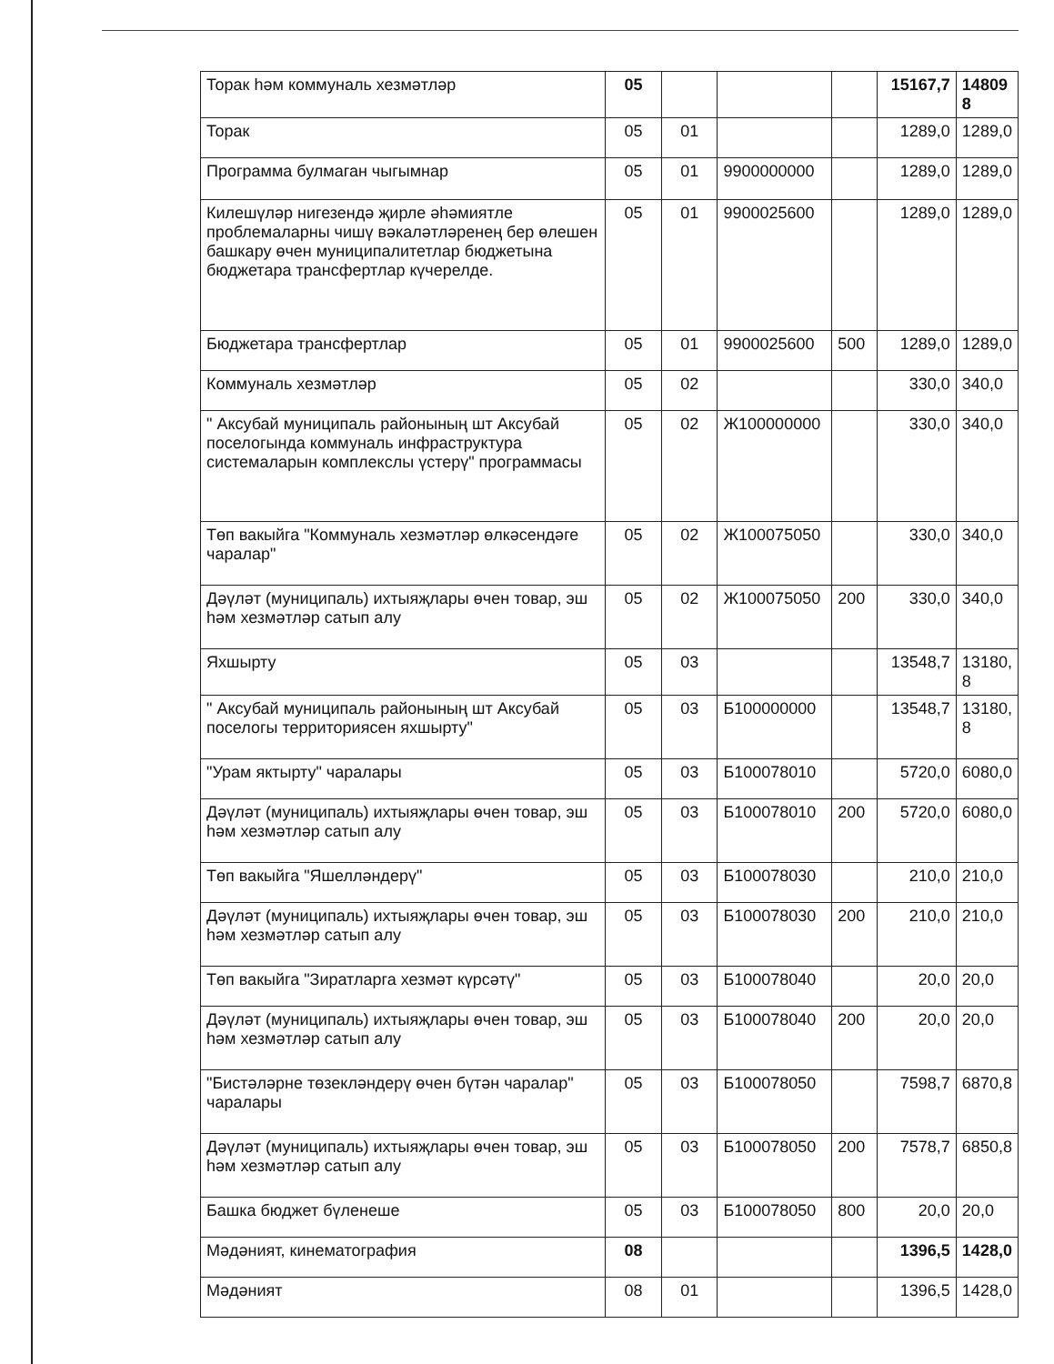| Торак һәм коммуналь хезмәтләр | 05 | | | | 15167,7 | 14809 8 |
| Торак | 05 | 01 | | | 1289,0 | 1289,0 |
| Программа булмаган чыгымнар | 05 | 01 | 9900000000 | | 1289,0 | 1289,0 |
| Килешүләр нигезендә җирле әһәмиятле проблемаларны чишү вәкаләтләренең бер өлешен башкару өчен муниципалитетлар бюджетына бюджетара трансфертлар күчерелде. | 05 | 01 | 9900025600 | | 1289,0 | 1289,0 |
| Бюджетара трансфертлар | 05 | 01 | 9900025600 | 500 | 1289,0 | 1289,0 |
| Коммуналь хезмәтләр | 05 | 02 | | | 330,0 | 340,0 |
| " Аксубай муниципаль районының шт Аксубай поселогында коммуналь инфраструктура системаларын комплекслы үстерү" программасы | 05 | 02 | Ж100000000 | | 330,0 | 340,0 |
| Төп вакыйга "Коммуналь хезмәтләр өлкәсендәге чаралар" | 05 | 02 | Ж100075050 | | 330,0 | 340,0 |
| Дәүләт (муниципаль) ихтыяҗлары өчен товар, эш һәм хезмәтләр сатып алу | 05 | 02 | Ж100075050 | 200 | 330,0 | 340,0 |
| Яхшырту | 05 | 03 | | | 13548,7 | 13180, 8 |
| " Аксубай муниципаль районының шт Аксубай поселогы территориясен яхшырту" | 05 | 03 | Б100000000 | | 13548,7 | 13180, 8 |
| "Урам яктырту" чаралары | 05 | 03 | Б100078010 | | 5720,0 | 6080,0 |
| Дәүләт (муниципаль) ихтыяҗлары өчен товар, эш һәм хезмәтләр сатып алу | 05 | 03 | Б100078010 | 200 | 5720,0 | 6080,0 |
| Төп вакыйга "Яшелләндерү" | 05 | 03 | Б100078030 | | 210,0 | 210,0 |
| Дәүләт (муниципаль) ихтыяҗлары өчен товар, эш һәм хезмәтләр сатып алу | 05 | 03 | Б100078030 | 200 | 210,0 | 210,0 |
| Төп вакыйга "Зиратларга хезмәт күрсәтү" | 05 | 03 | Б100078040 | | 20,0 | 20,0 |
| Дәүләт (муниципаль) ихтыяҗлары өчен товар, эш һәм хезмәтләр сатып алу | 05 | 03 | Б100078040 | 200 | 20,0 | 20,0 |
| "Бистәләрне төзекләндерү өчен бүтән чаралар" чаралары | 05 | 03 | Б100078050 | | 7598,7 | 6870,8 |
| Дәүләт (муниципаль) ихтыяҗлары өчен товар, эш һәм хезмәтләр сатып алу | 05 | 03 | Б100078050 | 200 | 7578,7 | 6850,8 |
| Башка бюджет бүленеше | 05 | 03 | Б100078050 | 800 | 20,0 | 20,0 |
| Мәдәният, кинематография | 08 | | | | 1396,5 | 1428,0 |
| Мәдәният | 08 | 01 | | | 1396,5 | 1428,0 |